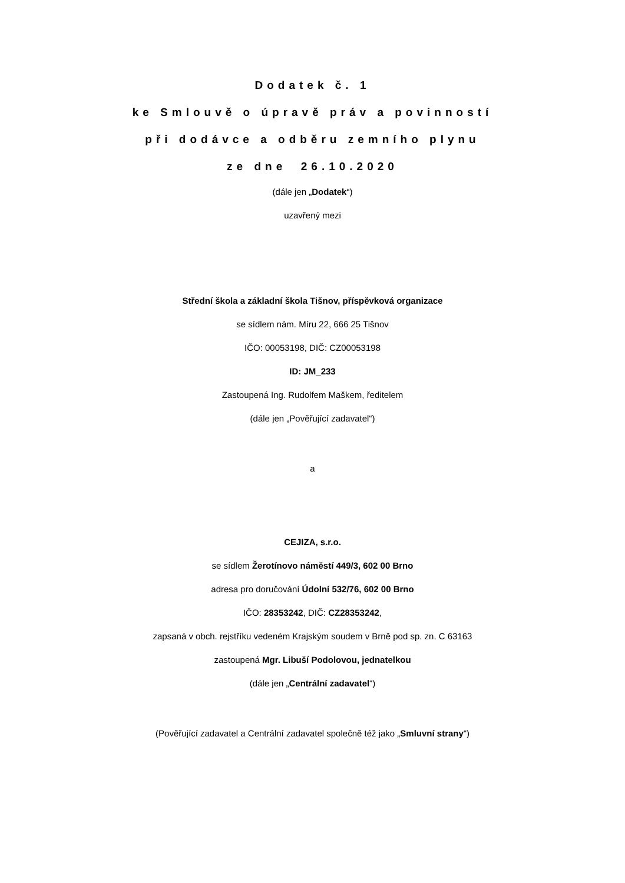Dodatek č. 1
ke Smlouvě o úpravě práv a povinností
při dodávce a odběru zemního plynu
ze dne 26.10.2020
(dále jen „Dodatek“)
uzavřený mezi
Střední škola a základní škola Tišnov, příspěvková organizace
se sídlem nám. Míru 22, 666 25 Tišnov
IČO: 00053198, DIČ: CZ00053198
ID: JM_233
Zastoupená Ing. Rudolfem Maškem, ředitelem
(dále jen „Pověřující zadavatel“)
a
CEJIZA, s.r.o.
se sídlem Žerotínovo náměstí 449/3, 602 00 Brno
adresa pro doručování Údolní 532/76, 602 00 Brno
IČO: 28353242, DIČ: CZ28353242,
zapsaná v obch. rejstříku vedeném Krajským soudem v Brně pod sp. zn. C 63163
zastoupená Mgr. Libuší Podolovou, jednatelkou
(dále jen „Centrální zadavatel“)
(Pověřující zadavatel a Centrální zadavatel společně též jako „Smluvní strany“)